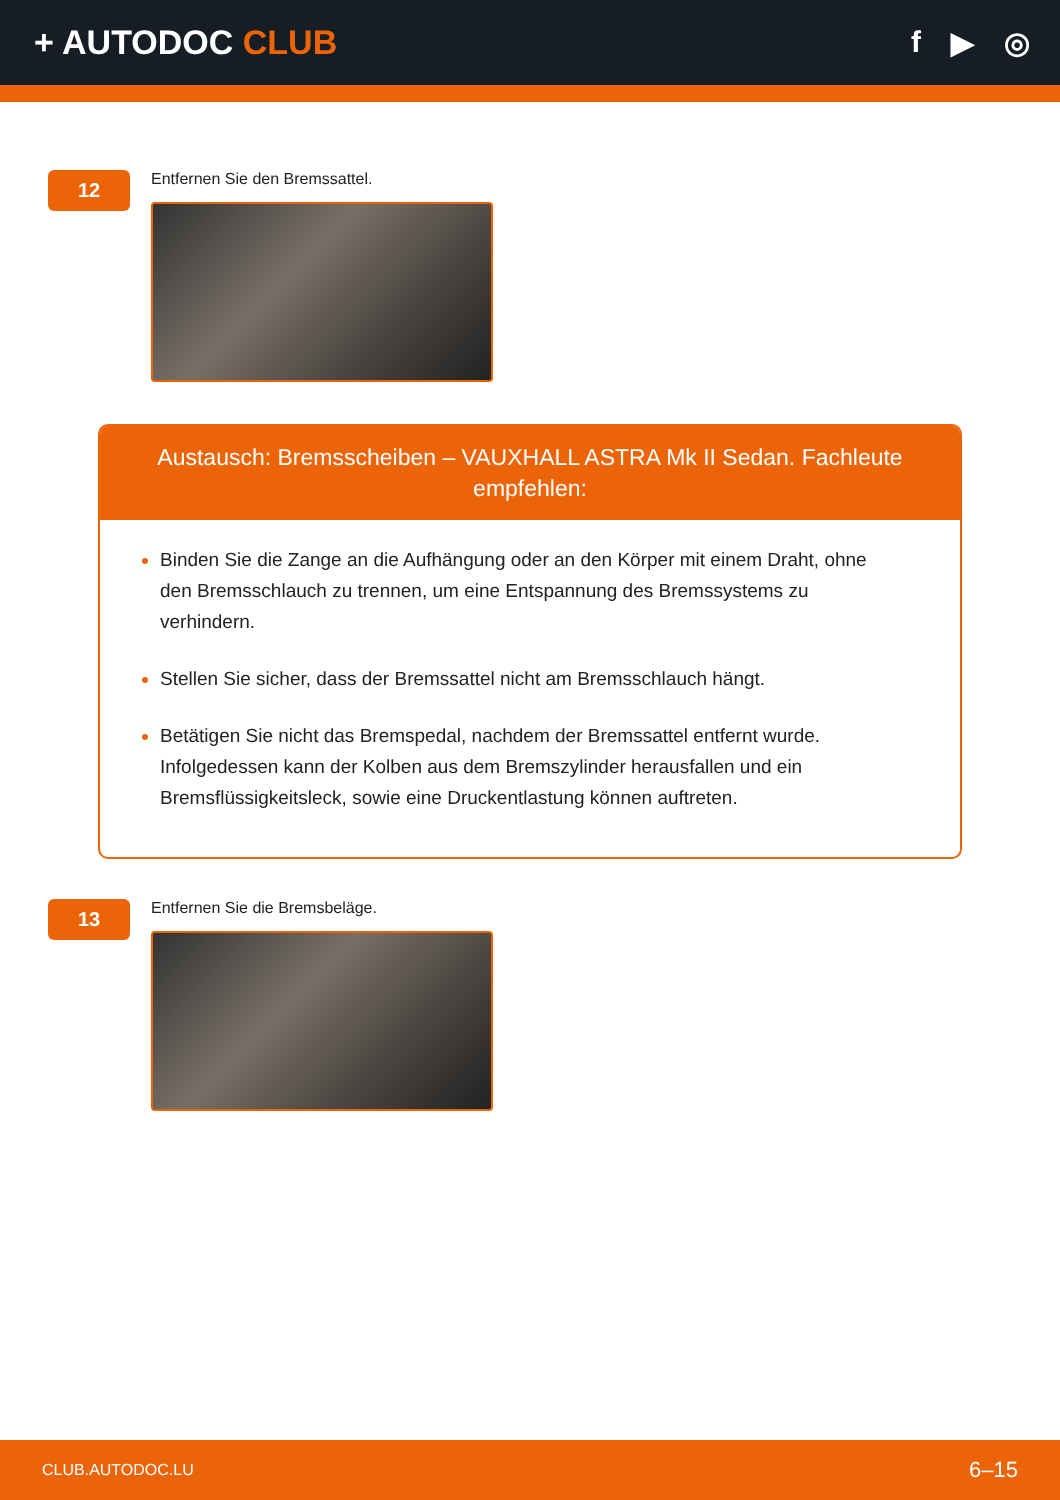+ AUTODOC CLUB f ▶ ◎
12
Entfernen Sie den Bremssattel.
Austausch: Bremsscheiben – VAUXHALL ASTRA Mk II Sedan. Fachleute empfehlen:
Binden Sie die Zange an die Aufhängung oder an den Körper mit einem Draht, ohne den Bremsschlauch zu trennen, um eine Entspannung des Bremssystems zu verhindern.
Stellen Sie sicher, dass der Bremssattel nicht am Bremsschlauch hängt.
Betätigen Sie nicht das Bremspedal, nachdem der Bremssattel entfernt wurde. Infolgedessen kann der Kolben aus dem Bremszylinder herausfallen und ein Bremsflüssigkeitsleck, sowie eine Druckentlastung können auftreten.
13
Entfernen Sie die Bremsbeläge.
CLUB.AUTODOC.LU 6–15